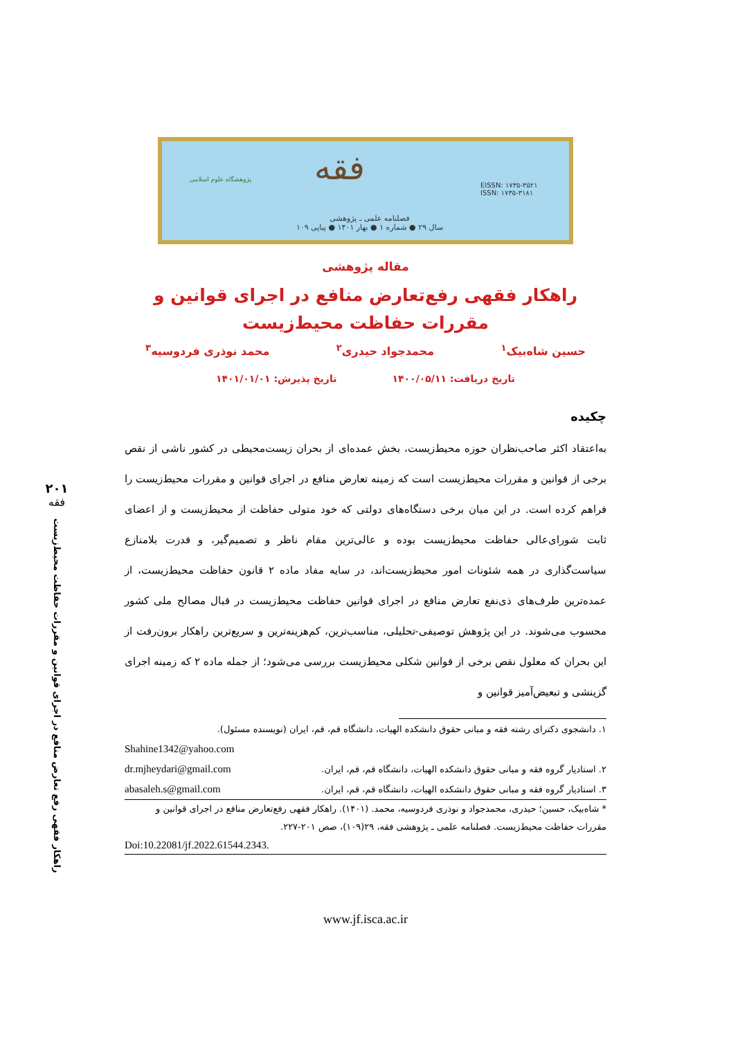پژوهشگاه علوم اسلامی فقه
EISSN: ۱۷۳۵-۳۵۲۱
ISSN: ۱۷۳۵-۳۱۸۱
فصلنامه علمی ـ پژوهشی
سال ۲۹ ● شماره ۱ ● بهار ۱۴۰۱ ● پیاپی ۱۰۹
مقاله پژوهشی
راهکار فقهی رفع‌تعارض منافع در اجرای قوانین و
مقررات حفاظت محیط‌زیست
حسین شاه‌بیک<sup>۱</sup> محمدجواد حیدری<sup>۲</sup> محمد نوذری فردوسیه<sup>۳</sup>
تاریخ دریافت: ۱۴۰۰/۰۵/۱۱ تاریخ پذیرش: ۱۴۰۱/۰۱/۰۱
چکیده
به‌اعتقاد اکثر صاحب‌نظران حوزه محیط‌زیست، بخش عمده‌ای از بحران زیست‌محیطی در کشور ناشی از نقص برخی از قوانین و مقررات محیط‌زیست است که زمینه تعارض منافع در اجرای قوانین و مقررات محیط‌زیست را فراهم کرده است. در این میان برخی دستگاه‌های دولتی که خود متولی حفاظت از محیط‌زیست و از اعضای ثابت شورای‌عالی حفاظت محیط‌زیست بوده و عالی‌ترین مقام ناظر و تصمیم‌گیر، و قدرت بلامنازع سیاست‌گذاری در همه شئونات امور محیط‌زیست‌اند، در سایه مفاد ماده ۲ قانون حفاظت محیط‌زیست، از عمده‌ترین طرف‌های ذی‌نفع تعارض منافع در اجرای قوانین حفاظت محیط‌زیست در قبال مصالح ملی کشور محسوب می‌شوند. در این پژوهش توصیفی-تحلیلی، مناسب‌ترین، کم‌هزینه‌ترین و سریع‌ترین راهکار برون‌رفت از این بحران که معلول نقص برخی از قوانین شکلی محیط‌زیست بررسی می‌شود؛ از جمله ماده ۲ که زمینه اجرای گزینشی و تبعیض‌آمیز قوانین و
۱. دانشجوی دکترای رشته فقه و مبانی حقوق دانشکده الهیات، دانشگاه قم، قم، ایران (نویسنده مسئول).
Shahine1342@yahoo.com
۲. استادیار گروه فقه و مبانی حقوق دانشکده الهیات، دانشگاه قم، قم، ایران. dr.mjheydari@gmail.com
۳. استادیار گروه فقه و مبانی حقوق دانشکده الهیات، دانشگاه قم، قم، ایران. abasaleh.s@gmail.com
* شاه‌بیک، حسین؛ حیدری، محمدجواد و نوذری فردوسیه، محمد. (۱۴۰۱). راهکار فقهی رفع‌تعارض منافع در اجرای قوانین و مقررات حفاظت محیط‌زیست. فصلنامه علمی ـ پژوهشی فقه، ۲۹(۱۰۹)، صص ۲۰۱-۲۲۷.
Doi:10.22081/jf.2022.61544.2343.
۲۰۱
فقه
راهکار فقهی رفع تعارض منافع در اجرای قوانین و مقررات حفاظت محیط‌زیست
www.jf.isca.ac.ir